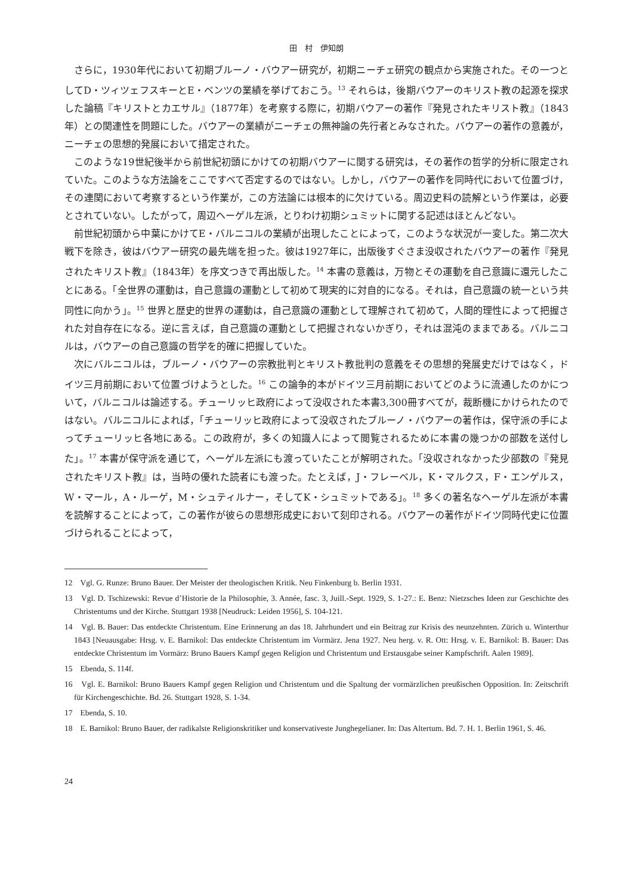田　村　伊知朗
さらに，1930年代において初期ブルーノ・バウアー研究が，初期ニーチェ研究の観点から実施された。その一つとしてD・ツィツェフスキーとE・ベンツの業績を挙げておこう。<sup>13</sup> それらは，後期バウアーのキリスト教の起源を探求した論稿『キリストとカエサル』（1877年）を考察する際に，初期バウアーの著作『発見されたキリスト教』（1843年）との関連性を問題にした。バウアーの業績がニーチェの無神論の先行者とみなされた。バウアーの著作の意義が，ニーチェの思想的発展において措定された。
このような19世紀後半から前世紀初頭にかけての初期バウアーに関する研究は，その著作の哲学的分析に限定されていた。このような方法論をここですべて否定するのではない。しかし，バウアーの著作を同時代において位置づけ，その連関において考察するという作業が，この方法論には根本的に欠けている。周辺史料の読解という作業は，必要とされていない。したがって，周辺ヘーゲル左派，とりわけ初期シュミットに関する記述はほとんどない。
前世紀初頭から中葉にかけてE・バルニコルの業績が出現したことによって，このような状況が一変した。第二次大戦下を除き，彼はバウアー研究の最先端を担った。彼は1927年に，出版後すぐさま没収されたバウアーの著作『発見されたキリスト教』（1843年）を序文つきで再出版した。<sup>14</sup> 本書の意義は，万物とその運動を自己意識に還元したことにある。「全世界の運動は，自己意識の運動として初めて現実的に対自的になる。それは，自己意識の統一という共同性に向かう」。<sup>15</sup> 世界と歴史的世界の運動は，自己意識の運動として理解されて初めて，人間的理性によって把握された対自存在になる。逆に言えば，自己意識の運動として把握されないかぎり，それは混沌のままである。バルニコルは，バウアーの自己意識の哲学を的確に把握していた。
次にバルニコルは，ブルーノ・バウアーの宗教批判とキリスト教批判の意義をその思想的発展史だけではなく，ドイツ三月前期において位置づけようとした。<sup>16</sup> この論争的本がドイツ三月前期においてどのように流通したのかについて，バルニコルは論述する。チューリッヒ政府によって没収された本書3,300冊すべてが，裁断機にかけられたのではない。バルニコルによれば，「チューリッヒ政府によって没収されたブルーノ・バウアーの著作は，保守派の手によってチューリッヒ各地にある。この政府が，多くの知識人によって閲覧されるために本書の幾つかの部数を送付した」。<sup>17</sup> 本書が保守派を通じて，ヘーゲル左派にも渡っていたことが解明された。「没収されなかった少部数の『発見されたキリスト教』は，当時の優れた読者にも渡った。たとえば，J・フレーベル，K・マルクス，F・エンゲルス，W・マール，A・ルーゲ，M・シュティルナー，そしてK・シュミットである」。<sup>18</sup> 多くの著名なヘーゲル左派が本書を読解することによって，この著作が彼らの思想形成史において刻印される。バウアーの著作がドイツ同時代史に位置づけられることによって，
12　Vgl. G. Runze: Bruno Bauer. Der Meister der theologischen Kritik. Neu Finkenburg b. Berlin 1931.
13　Vgl. D. Tschizewski: Revue d’Historie de la Philosophie, 3. Année, fasc. 3, Juill.-Sept. 1929, S. 1-27.: E. Benz: Nietzsches Ideen zur Geschichte des Christentums und der Kirche. Stuttgart 1938 [Neudruck: Leiden 1956], S. 104-121.
14　Vgl. B. Bauer: Das entdeckte Christentum. Eine Erinnerung an das 18. Jahrhundert und ein Beitrag zur Krisis des neunzehnten. Zürich u. Winterthur 1843 [Neuausgabe: Hrsg. v. E. Barnikol: Das entdeckte Christentum im Vormärz. Jena 1927. Neu herg. v. R. Ott: Hrsg. v. E. Barnikol: B. Bauer: Das entdeckte Christentum im Vormärz: Bruno Bauers Kampf gegen Religion und Christentum und Erstausgabe seiner Kampfschrift. Aalen 1989].
15　Ebenda, S. 114f.
16　Vgl. E. Barnikol: Bruno Bauers Kampf gegen Religion und Christentum und die Spaltung der vormärzlichen preußischen Opposition. In: Zeitschrift für Kirchengeschichte. Bd. 26. Stuttgart 1928, S. 1-34.
17　Ebenda, S. 10.
18　E. Barnikol: Bruno Bauer, der radikalste Religionskritiker und konservativeste Junghegelianer. In: Das Altertum. Bd. 7. H. 1. Berlin 1961, S. 46.
24